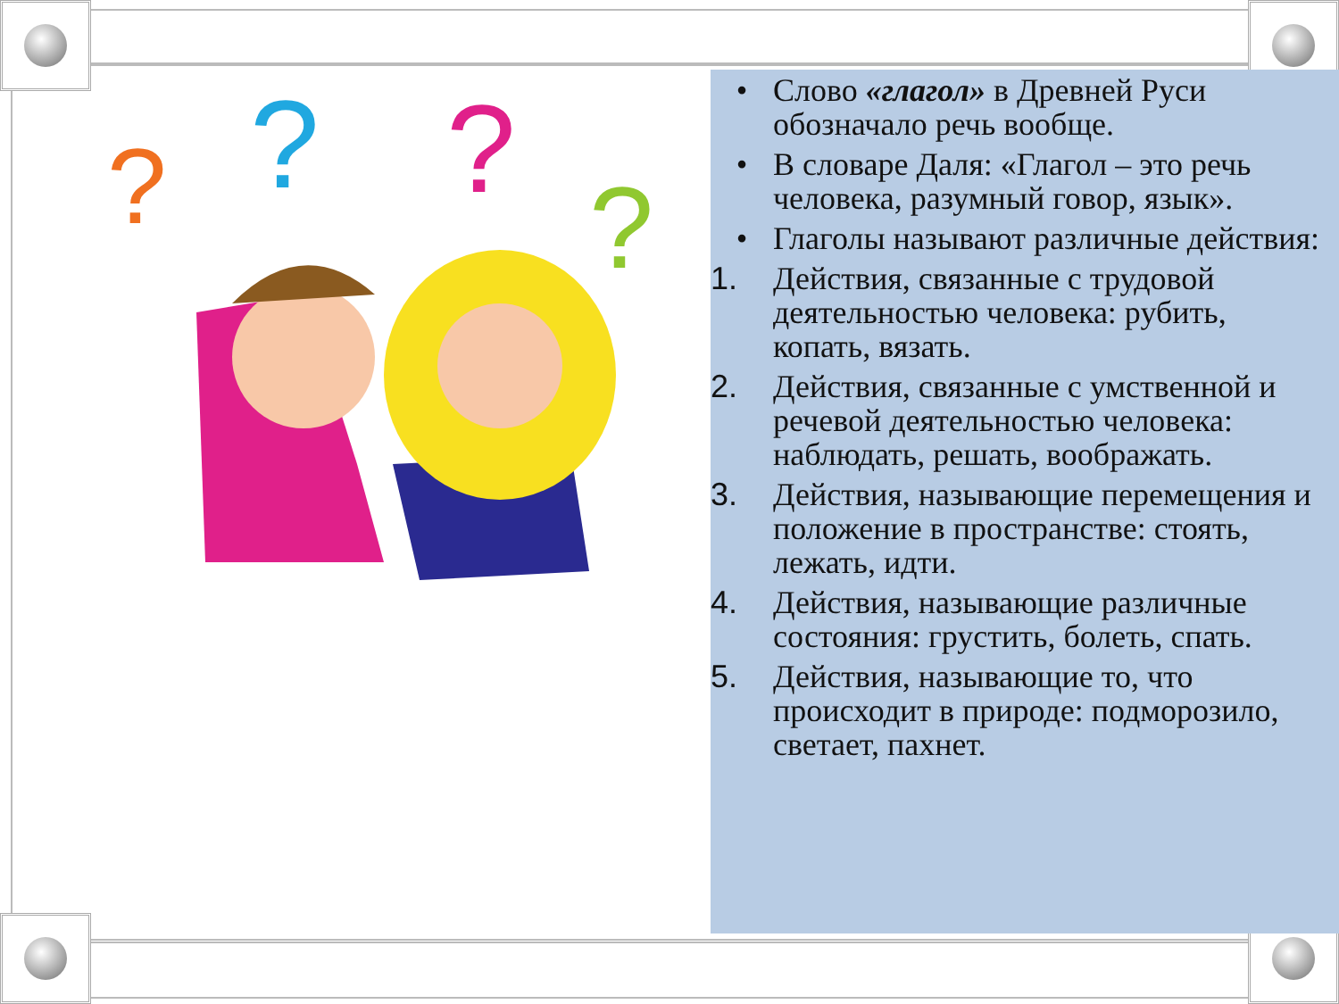?
?
?
?
• Слово «глагол» в Древней Руси обозначало речь вообще.
• В словаре Даля: «Глагол – это речь человека, разумный говор, язык».
• Глаголы называют различные действия:
1. Действия, связанные с трудовой деятельностью человека: рубить, копать, вязать.
2. Действия, связанные с умственной и речевой деятельностью человека: наблюдать, решать, воображать.
3. Действия, называющие перемещения и положение в пространстве: стоять, лежать, идти.
4. Действия, называющие различные состояния: грустить, болеть, спать.
5. Действия, называющие то, что происходит в природе: подморозило, светает, пахнет.